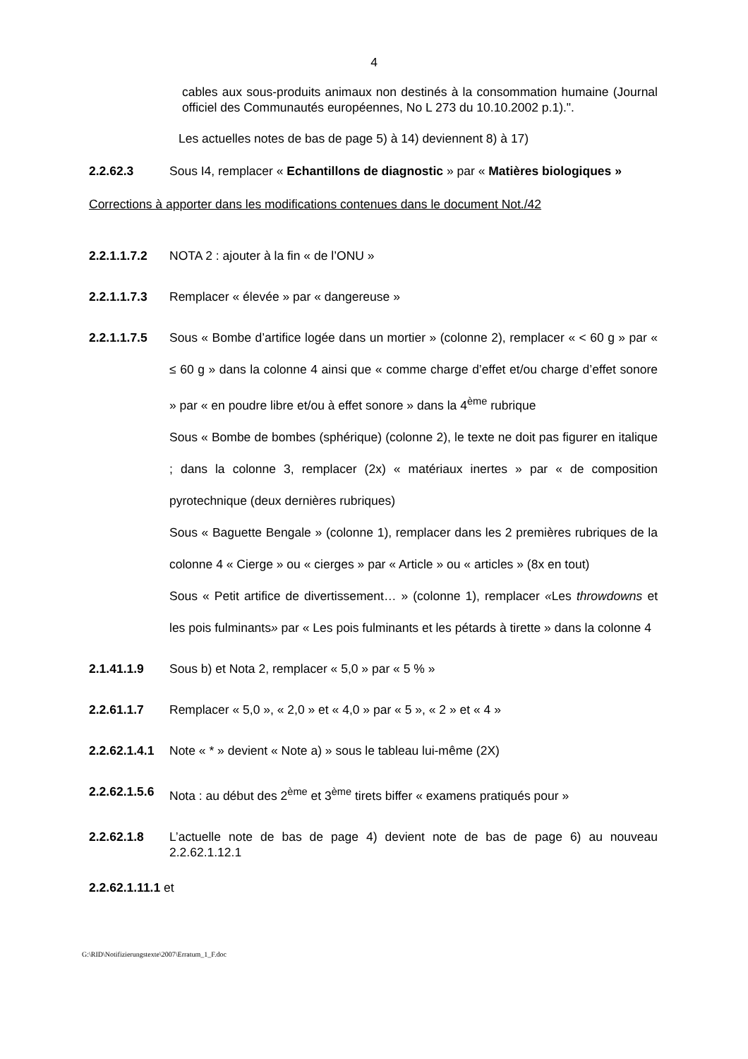4
cables aux sous-produits animaux non destinés à la consommation humaine (Journal officiel des Communautés européennes, No L 273 du 10.10.2002 p.1).".
Les actuelles notes de bas de page 5) à 14) deviennent 8) à 17)
2.2.62.3 Sous I4, remplacer « Echantillons de diagnostic » par « Matières biologiques »
Corrections à apporter dans les modifications contenues dans le document Not./42
2.2.1.1.7.2
NOTA 2 : ajouter à la fin « de l’ONU »
2.2.1.1.7.3
Remplacer « élevée » par « dangereuse »
2.2.1.1.7.5
Sous « Bombe d’artifice logée dans un mortier » (colonne 2), remplacer « < 60 g » par « ≤ 60 g » dans la colonne 4 ainsi que « comme charge d’effet et/ou charge d’effet sonore » par « en poudre libre et/ou à effet sonore » dans la 4<sup>ème</sup> rubrique
Sous « Bombe de bombes (sphérique) (colonne 2), le texte ne doit pas figurer en italique ; dans la colonne 3, remplacer (2x) « matériaux inertes » par « de composition pyrotechnique (deux dernières rubriques)
Sous « Baguette Bengale » (colonne 1), remplacer dans les 2 premières rubriques de la colonne 4 « Cierge » ou « cierges » par « Article » ou « articles » (8x en tout)
Sous « Petit artifice de divertissement… » (colonne 1), remplacer «Les throwdowns et les pois fulminants» par « Les pois fulminants et les pétards à tirette » dans la colonne 4
2.1.41.1.9 Sous b) et Nota 2, remplacer « 5,0 » par « 5 % »
2.2.61.1.7 Remplacer « 5,0 », « 2,0 » et « 4,0 » par « 5 », « 2 » et « 4 »
2.2.62.1.4.1
Note « * » devient « Note a) » sous le tableau lui-même (2X)
2.2.62.1.5.6
Nota : au début des 2<sup>ème</sup> et 3<sup>ème</sup> tirets biffer « examens pratiqués pour »
2.2.62.1.8 L’actuelle note de bas de page 4) devient note de bas de page 6) au nouveau 2.2.62.1.12.1
2.2.62.1.11.1 et
G:\RID\Notifizierungstexte\2007\Erratum_1_F.doc